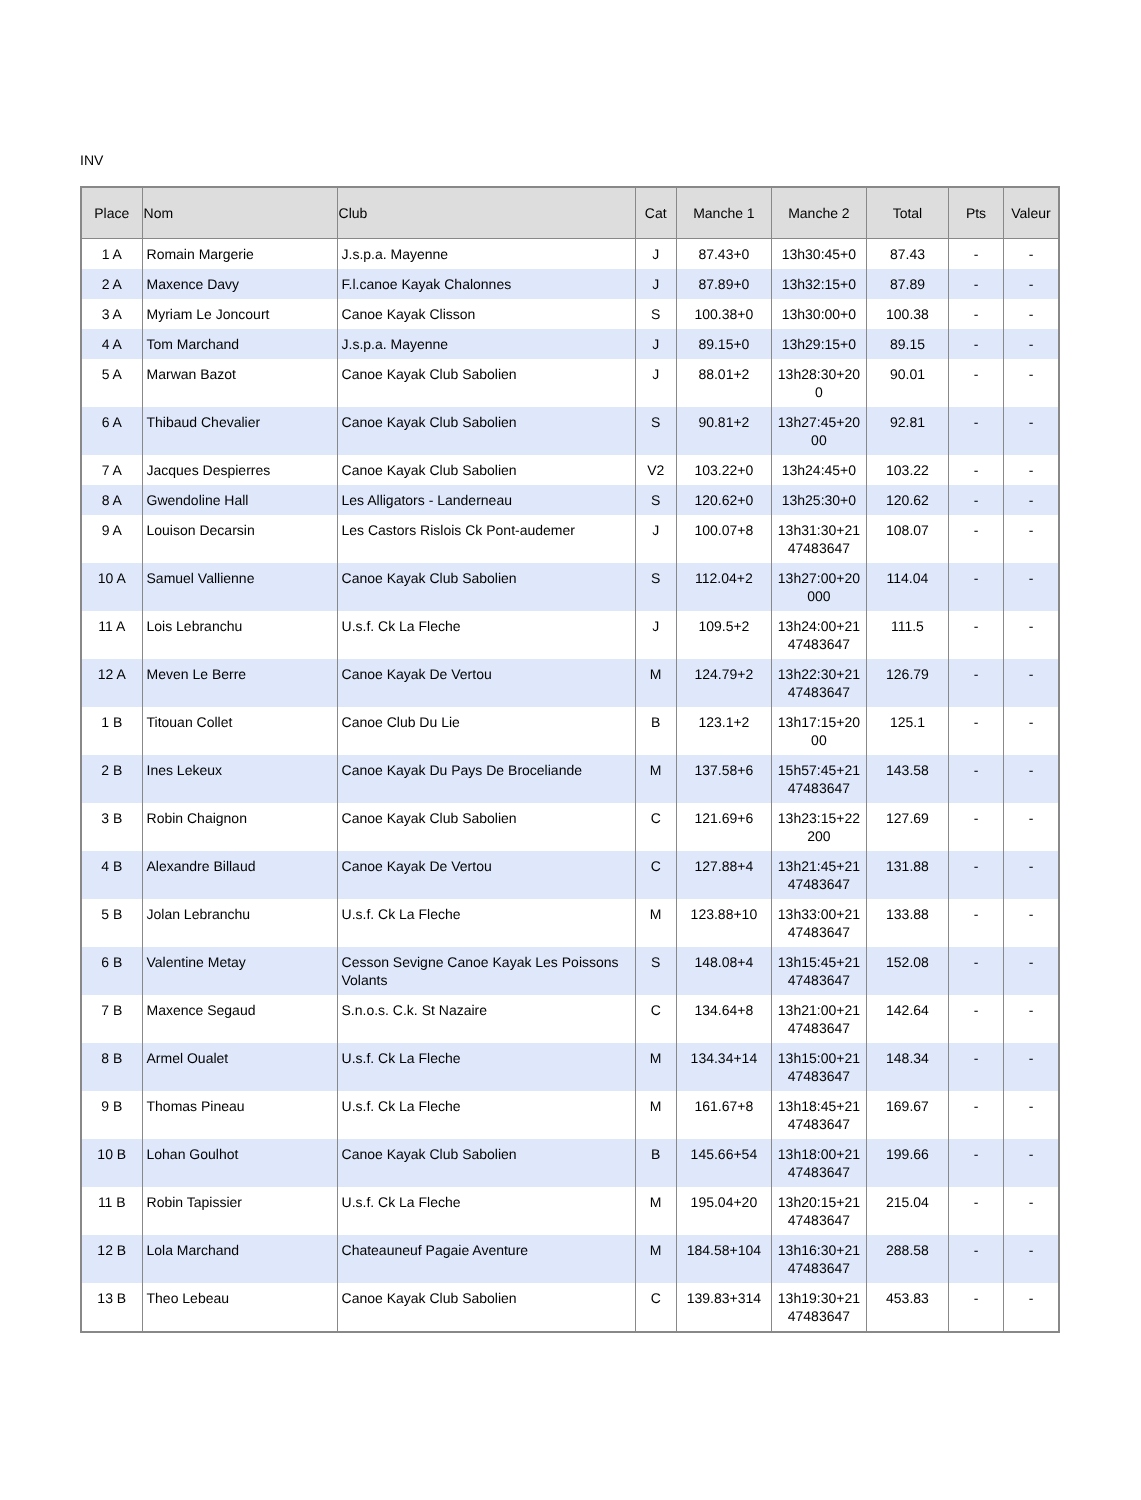INV
| Place | Nom | Club | Cat | Manche 1 | Manche 2 | Total | Pts | Valeur |
| --- | --- | --- | --- | --- | --- | --- | --- | --- |
| 1 A | Romain Margerie | J.s.p.a. Mayenne | J | 87.43+0 | 13h30:45+0 | 87.43 | - | - |
| 2 A | Maxence Davy | F.l.canoe Kayak Chalonnes | J | 87.89+0 | 13h32:15+0 | 87.89 | - | - |
| 3 A | Myriam Le Joncourt | Canoe Kayak Clisson | S | 100.38+0 | 13h30:00+0 | 100.38 | - | - |
| 4 A | Tom Marchand | J.s.p.a. Mayenne | J | 89.15+0 | 13h29:15+0 | 89.15 | - | - |
| 5 A | Marwan Bazot | Canoe Kayak Club Sabolien | J | 88.01+2 | 13h28:30+20 0 | 90.01 | - | - |
| 6 A | Thibaud Chevalier | Canoe Kayak Club Sabolien | S | 90.81+2 | 13h27:45+20 00 | 92.81 | - | - |
| 7 A | Jacques Despierres | Canoe Kayak Club Sabolien | V2 | 103.22+0 | 13h24:45+0 | 103.22 | - | - |
| 8 A | Gwendoline Hall | Les Alligators - Landerneau | S | 120.62+0 | 13h25:30+0 | 120.62 | - | - |
| 9 A | Louison Decarsin | Les Castors Rislois Ck Pont-audemer | J | 100.07+8 | 13h31:30+21 47483647 | 108.07 | - | - |
| 10 A | Samuel Vallienne | Canoe Kayak Club Sabolien | S | 112.04+2 | 13h27:00+20 000 | 114.04 | - | - |
| 11 A | Lois Lebranchu | U.s.f. Ck La Fleche | J | 109.5+2 | 13h24:00+21 47483647 | 111.5 | - | - |
| 12 A | Meven Le Berre | Canoe Kayak De Vertou | M | 124.79+2 | 13h22:30+21 47483647 | 126.79 | - | - |
| 1 B | Titouan Collet | Canoe Club Du Lie | B | 123.1+2 | 13h17:15+20 00 | 125.1 | - | - |
| 2 B | Ines Lekeux | Canoe Kayak Du Pays De Broceliande | M | 137.58+6 | 15h57:45+21 47483647 | 143.58 | - | - |
| 3 B | Robin Chaignon | Canoe Kayak Club Sabolien | C | 121.69+6 | 13h23:15+22 200 | 127.69 | - | - |
| 4 B | Alexandre Billaud | Canoe Kayak De Vertou | C | 127.88+4 | 13h21:45+21 47483647 | 131.88 | - | - |
| 5 B | Jolan Lebranchu | U.s.f. Ck La Fleche | M | 123.88+10 | 13h33:00+21 47483647 | 133.88 | - | - |
| 6 B | Valentine Metay | Cesson Sevigne Canoe Kayak Les Poissons Volants | S | 148.08+4 | 13h15:45+21 47483647 | 152.08 | - | - |
| 7 B | Maxence Segaud | S.n.o.s. C.k. St Nazaire | C | 134.64+8 | 13h21:00+21 47483647 | 142.64 | - | - |
| 8 B | Armel Oualet | U.s.f. Ck La Fleche | M | 134.34+14 | 13h15:00+21 47483647 | 148.34 | - | - |
| 9 B | Thomas Pineau | U.s.f. Ck La Fleche | M | 161.67+8 | 13h18:45+21 47483647 | 169.67 | - | - |
| 10 B | Lohan Goulhot | Canoe Kayak Club Sabolien | B | 145.66+54 | 13h18:00+21 47483647 | 199.66 | - | - |
| 11 B | Robin Tapissier | U.s.f. Ck La Fleche | M | 195.04+20 | 13h20:15+21 47483647 | 215.04 | - | - |
| 12 B | Lola Marchand | Chateauneuf Pagaie Aventure | M | 184.58+104 | 13h16:30+21 47483647 | 288.58 | - | - |
| 13 B | Theo Lebeau | Canoe Kayak Club Sabolien | C | 139.83+314 | 13h19:30+21 47483647 | 453.83 | - | - |